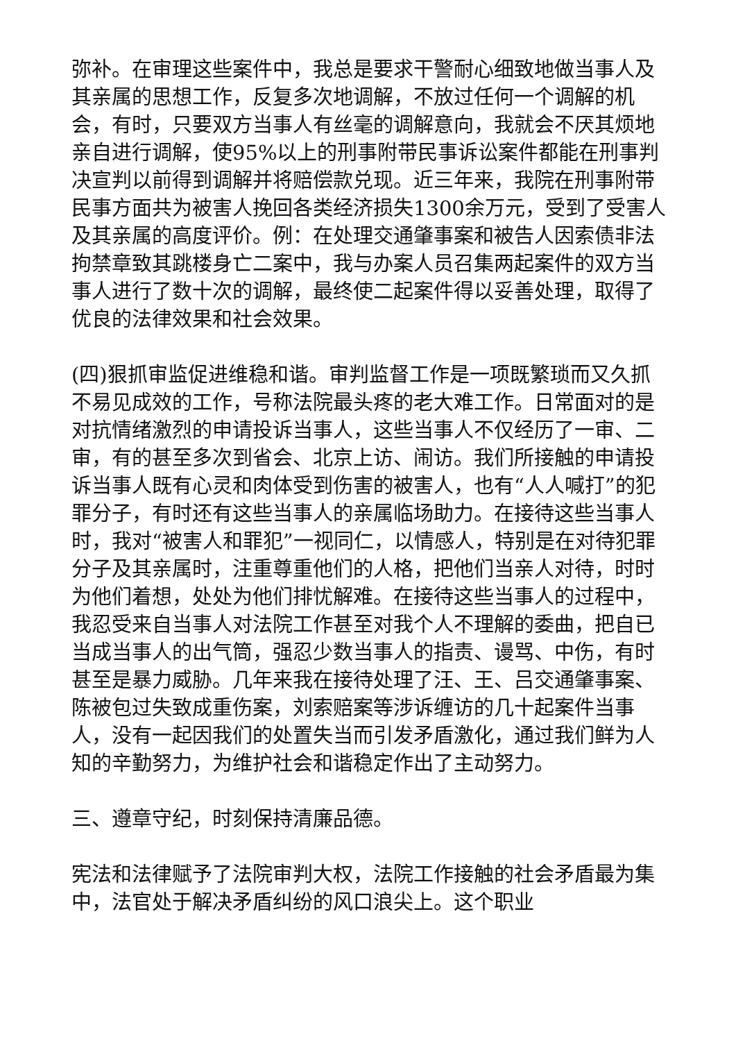弥补。在审理这些案件中，我总是要求干警耐心细致地做当事人及其亲属的思想工作，反复多次地调解，不放过任何一个调解的机会，有时，只要双方当事人有丝毫的调解意向，我就会不厌其烦地亲自进行调解，使95%以上的刑事附带民事诉讼案件都能在刑事判决宣判以前得到调解并将赔偿款兑现。近三年来，我院在刑事附带民事方面共为被害人挽回各类经济损失1300余万元，受到了受害人及其亲属的高度评价。例：在处理交通肇事案和被告人因索债非法拘禁章致其跳楼身亡二案中，我与办案人员召集两起案件的双方当事人进行了数十次的调解，最终使二起案件得以妥善处理，取得了优良的法律效果和社会效果。
(四)狠抓审监促进维稳和谐。审判监督工作是一项既繁琐而又久抓不易见成效的工作，号称法院最头疼的老大难工作。日常面对的是对抗情绪激烈的申请投诉当事人，这些当事人不仅经历了一审、二审，有的甚至多次到省会、北京上访、闹访。我们所接触的申请投诉当事人既有心灵和肉体受到伤害的被害人，也有“人人喊打”的犯罪分子，有时还有这些当事人的亲属临场助力。在接待这些当事人时，我对“被害人和罪犯”一视同仁，以情感人，特别是在对待犯罪分子及其亲属时，注重尊重他们的人格，把他们当亲人对待，时时为他们着想，处处为他们排忧解难。在接待这些当事人的过程中，我忍受来自当事人对法院工作甚至对我个人不理解的委曲，把自已当成当事人的出气筒，强忍少数当事人的指责、谩骂、中伤，有时甚至是暴力威胁。几年来我在接待处理了汪、王、吕交通肇事案、陈被包过失致成重伤案，刘索赔案等涉诉缠访的几十起案件当事人，没有一起因我们的处置失当而引发矛盾激化，通过我们鲜为人知的辛勤努力，为维护社会和谐稳定作出了主动努力。
三、遵章守纪，时刻保持清廉品德。
宪法和法律赋予了法院审判大权，法院工作接触的社会矛盾最为集中，法官处于解决矛盾纠纷的风口浪尖上。这个职业